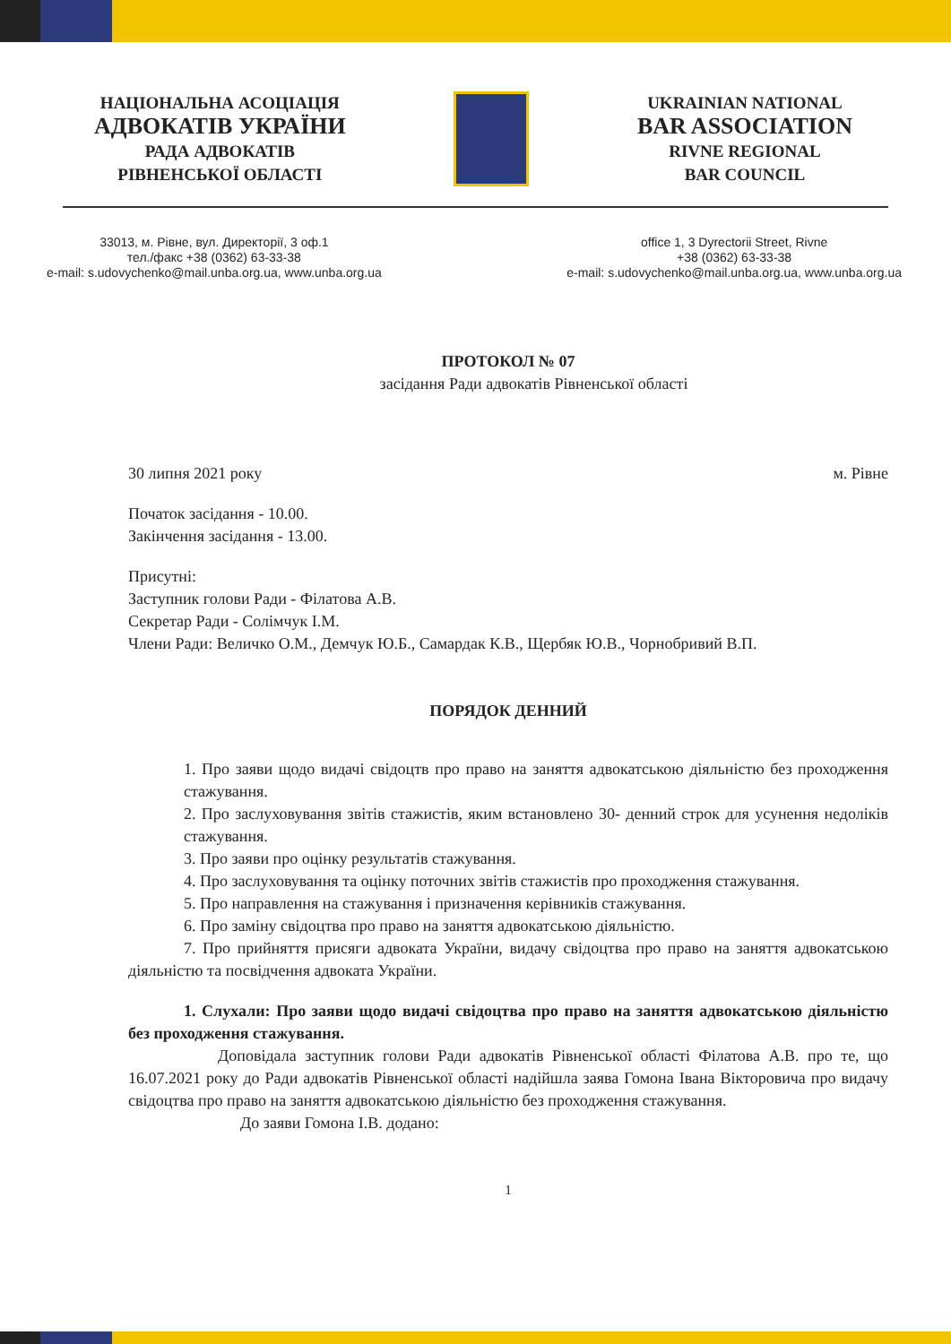НАЦІОНАЛЬНА АСОЦІАЦІЯ
АДВОКАТІВ УКРАЇНИ
РАДА АДВОКАТІВ
РІВНЕНСЬКОЇ ОБЛАСТІ
UKRAINIAN NATIONAL
BAR ASSOCIATION
RIVNE REGIONAL
BAR COUNCIL
33013, м. Рівне, вул. Директорії, 3 оф.1
тел./факс +38 (0362) 63-33-38
e-mail: s.udovychenko@mail.unba.org.ua, www.unba.org.ua
office 1, 3 Dyrectorii Street, Rivne
+38 (0362) 63-33-38
e-mail: s.udovychenko@mail.unba.org.ua, www.unba.org.ua
ПРОТОКОЛ № 07
засідання Ради адвокатів Рівненської області
30 липня 2021 року м. Рівне
Початок засідання - 10.00.
Закінчення засідання - 13.00.
Присутні:
Заступник голови Ради - Філатова А.В.
Секретар Ради - Солімчук І.М.
Члени Ради: Величко О.М., Демчук Ю.Б., Самардак К.В., Щербяк Ю.В., Чорнобривий В.П.
ПОРЯДОК ДЕННИЙ
1. Про заяви щодо видачі свідоцтв про право на заняття адвокатською діяльністю без проходження стажування.
2. Про заслуховування звітів стажистів, яким встановлено 30- денний строк для усунення недоліків стажування.
3. Про заяви про оцінку результатів стажування.
4. Про заслуховування та оцінку поточних звітів стажистів про проходження стажування.
5. Про направлення на стажування і призначення керівників стажування.
6. Про заміну свідоцтва про право на заняття адвокатською діяльністю.
7. Про прийняття присяги адвоката України, видачу свідоцтва про право на заняття адвокатською діяльністю та посвідчення адвоката України.
1. Слухали: Про заяви щодо видачі свідоцтва про право на заняття адвокатською діяльністю без проходження стажування.
Доповідала заступник голови Ради адвокатів Рівненської області Філатова А.В. про те, що 16.07.2021 року до Ради адвокатів Рівненської області надійшла заява Гомона Івана Вікторовича про видачу свідоцтва про право на заняття адвокатською діяльністю без проходження стажування.
До заяви Гомона І.В. додано:
1